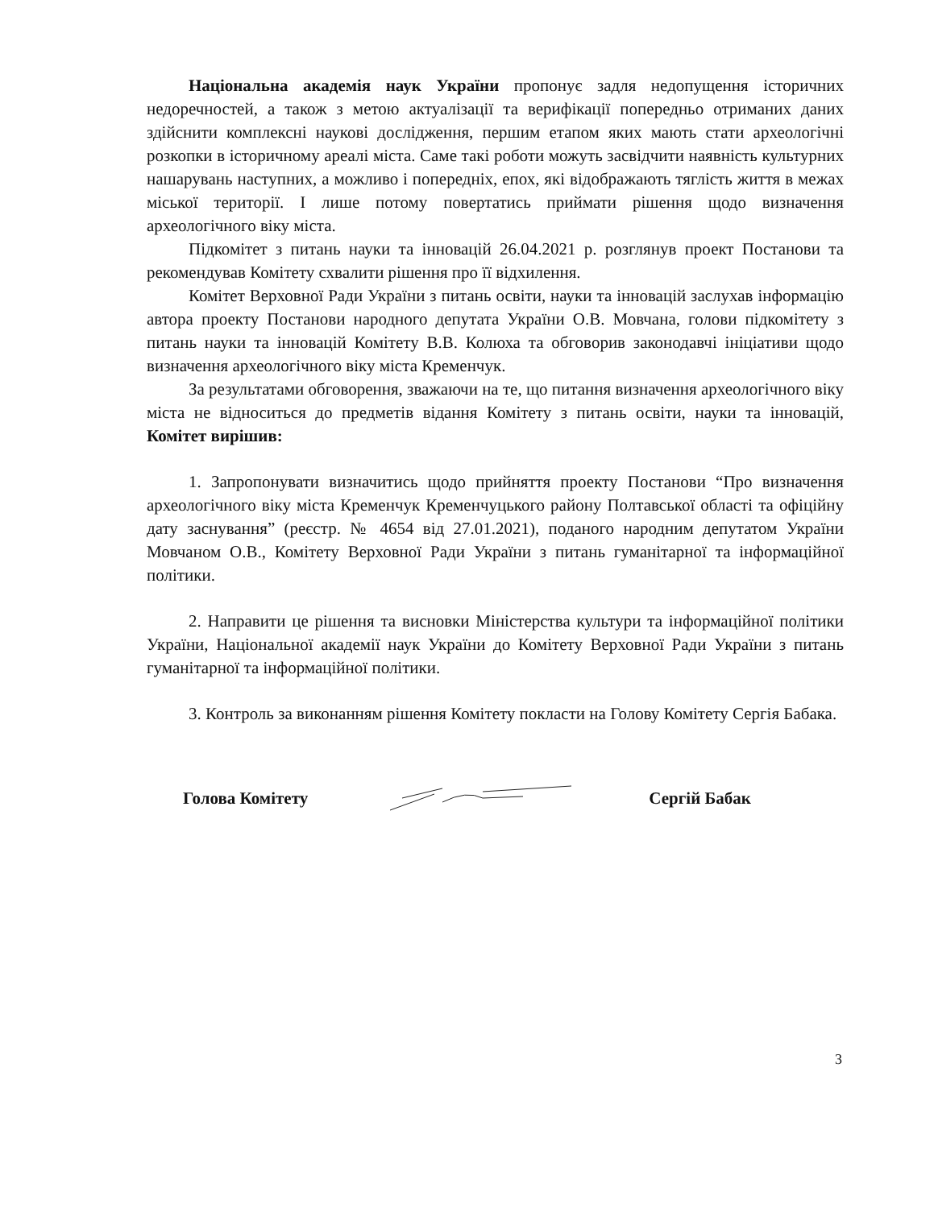Національна академія наук України пропонує задля недопущення історичних недоречностей, а також з метою актуалізації та верифікації попередньо отриманих даних здійснити комплексні наукові дослідження, першим етапом яких мають стати археологічні розкопки в історичному ареалі міста. Саме такі роботи можуть засвідчити наявність культурних нашарувань наступних, а можливо і попередніх, епох, які відображають тяглість життя в межах міської території. І лише потому повертатись приймати рішення щодо визначення археологічного віку міста.
Підкомітет з питань науки та інновацій 26.04.2021 р. розглянув проект Постанови та рекомендував Комітету схвалити рішення про її відхилення.
Комітет Верховної Ради України з питань освіти, науки та інновацій заслухав інформацію автора проекту Постанови народного депутата України О.В. Мовчана, голови підкомітету з питань науки та інновацій Комітету В.В. Колюха та обговорив законодавчі ініціативи щодо визначення археологічного віку міста Кременчук.
За результатами обговорення, зважаючи на те, що питання визначення археологічного віку міста не відноситься до предметів відання Комітету з питань освіти, науки та інновацій, Комітет вирішив:
1. Запропонувати визначитись щодо прийняття проекту Постанови “Про визначення археологічного віку міста Кременчук Кременчуцького району Полтавської області та офіційну дату заснування” (реєстр. № 4654 від 27.01.2021), поданого народним депутатом України Мовчаном О.В., Комітету Верховної Ради України з питань гуманітарної та інформаційної політики.
2. Направити це рішення та висновки Міністерства культури та інформаційної політики України, Національної академії наук України до Комітету Верховної Ради України з питань гуманітарної та інформаційної політики.
3. Контроль за виконанням рішення Комітету покласти на Голову Комітету Сергія Бабака.
Голова Комітету Сергій Бабак
3